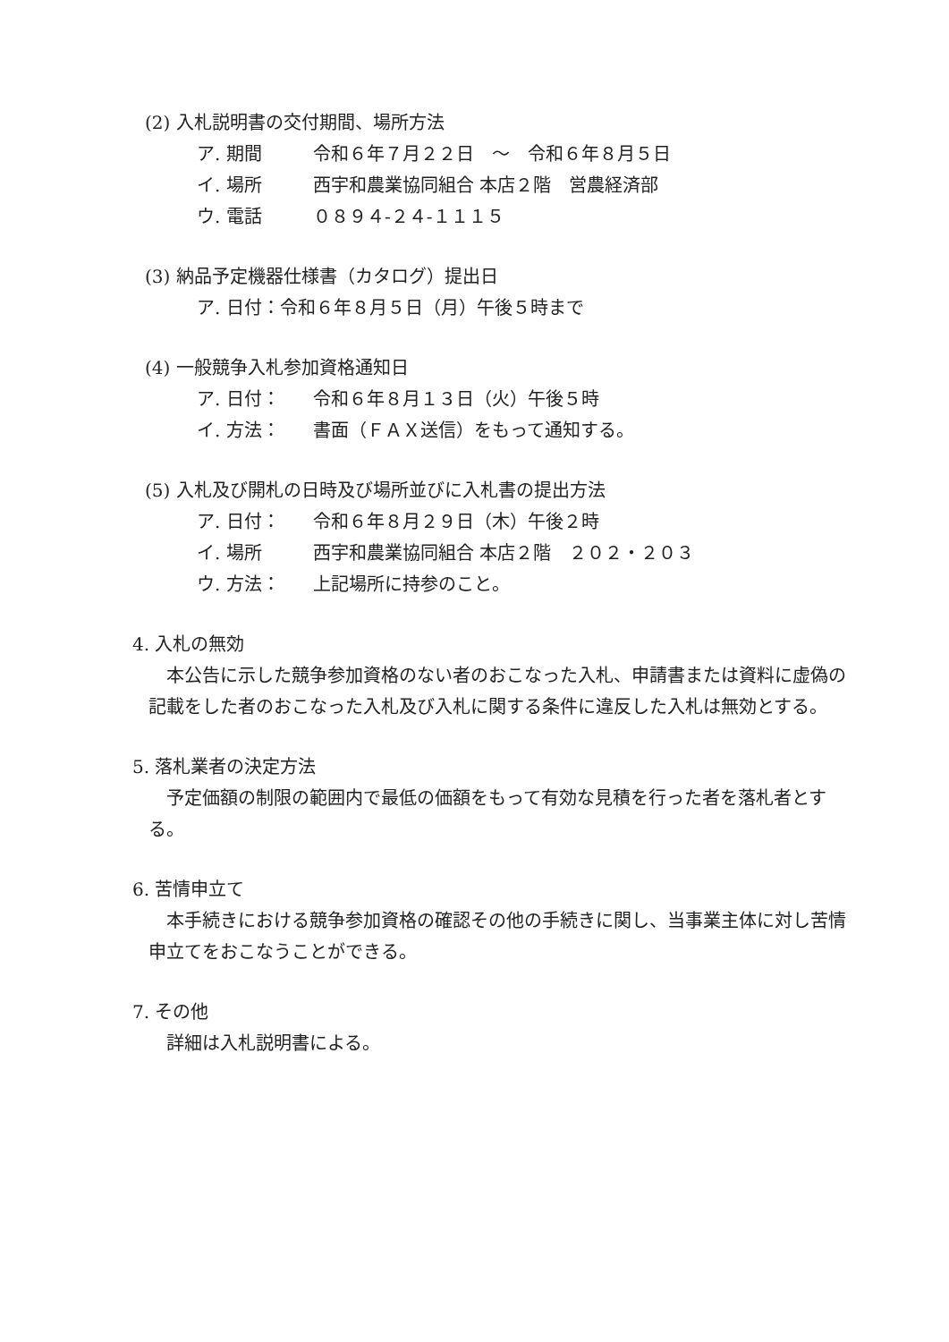(2) 入札説明書の交付期間、場所方法
ア. 期間 令和６年７月２２日　～　令和６年８月５日
イ. 場所 西宇和農業協同組合 本店２階　営農経済部
ウ. 電話 ０８９４-２４-１１１５
(3) 納品予定機器仕様書（カタログ）提出日
ア. 日付：令和６年８月５日（月）午後５時まで
(4) 一般競争入札参加資格通知日
ア. 日付： 令和６年８月１３日（火）午後５時
イ. 方法： 書面（ＦＡＸ送信）をもって通知する。
(5) 入札及び開札の日時及び場所並びに入札書の提出方法
ア. 日付： 令和６年８月２９日（木）午後２時
イ. 場所 西宇和農業協同組合 本店２階　２０２・２０３
ウ. 方法： 上記場所に持参のこと。
4. 入札の無効
　本公告に示した競争参加資格のない者のおこなった入札、申請書または資料に虚偽の記載をした者のおこなった入札及び入札に関する条件に違反した入札は無効とする。
5. 落札業者の決定方法
　予定価額の制限の範囲内で最低の価額をもって有効な見積を行った者を落札者とする。
6. 苦情申立て
　本手続きにおける競争参加資格の確認その他の手続きに関し、当事業主体に対し苦情申立てをおこなうことができる。
7. その他
　詳細は入札説明書による。